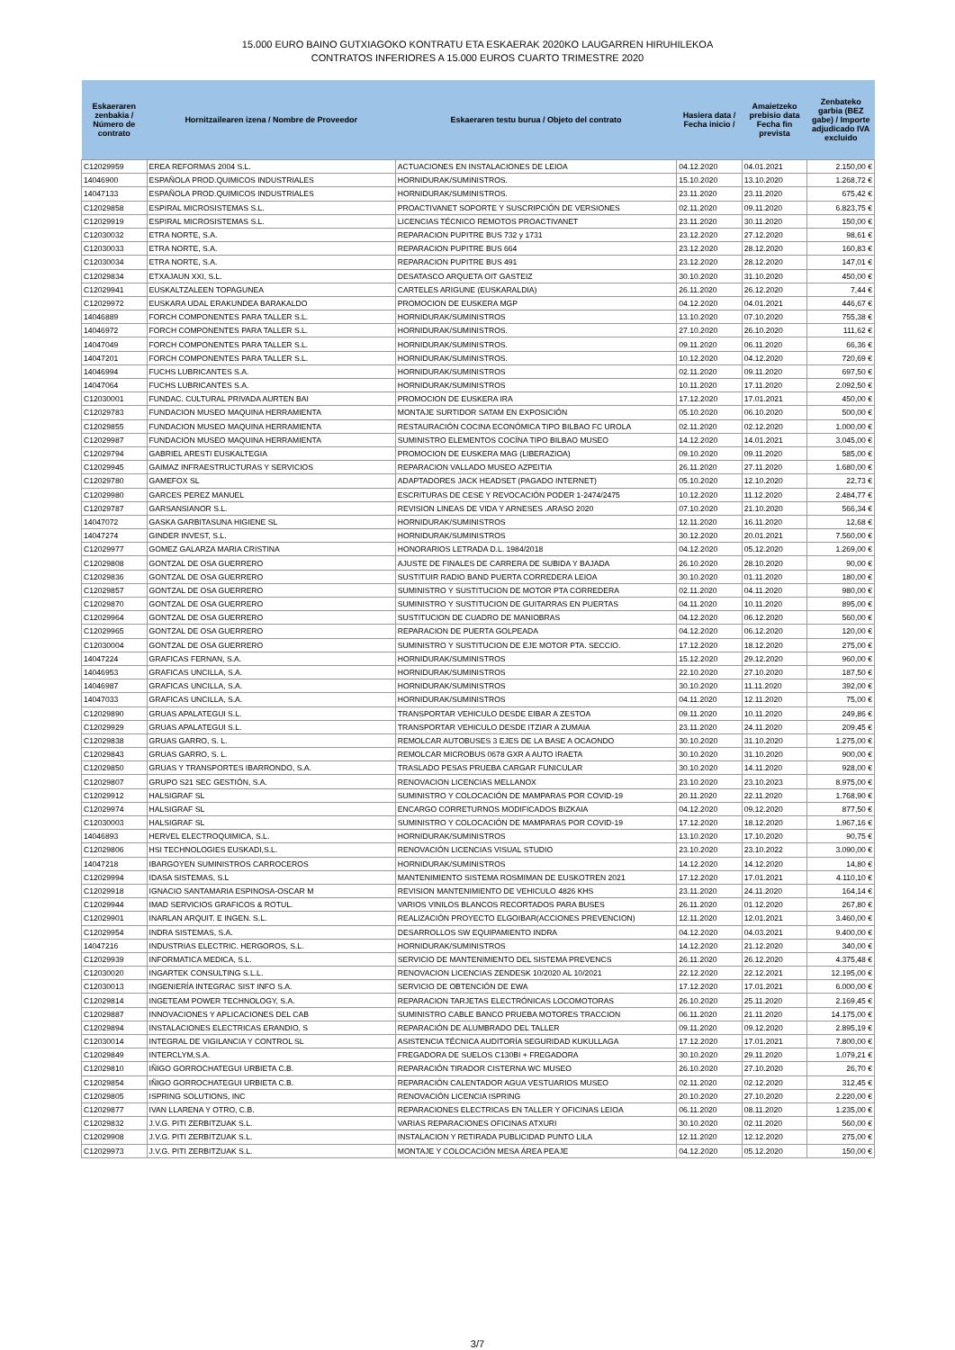15.000 EURO BAINO GUTXIAGOKO KONTRATU ETA ESKAERAK 2020KO LAUGARREN HIRUHILEKOA
CONTRATOS INFERIORES A 15.000 EUROS CUARTO TRIMESTRE 2020
| Eskaeraren zenbakia / Número de contrato | Hornitzailearen izena / Nombre de Proveedor | Eskaeraren testu burua / Objeto del contrato | Hasiera data / Fecha inicio / | Amaietzeko prebisio data Fecha fin prevista | Zenbateko garbia (BEZ gabe) / Importe adjudicado IVA excluido |
| --- | --- | --- | --- | --- | --- |
| C12029959 | EREA REFORMAS 2004 S.L. | ACTUACIONES EN INSTALACIONES DE LEIOA | 04.12.2020 | 04.01.2021 | 2.150,00 € |
| 14046900 | ESPAÑOLA PROD.QUIMICOS INDUSTRIALES | HORNIDURAK/SUMINISTROS. | 15.10.2020 | 13.10.2020 | 1.268,72 € |
| 14047133 | ESPAÑOLA PROD.QUIMICOS INDUSTRIALES | HORNIDURAK/SUMINISTROS. | 23.11.2020 | 23.11.2020 | 675,42 € |
| C12029858 | ESPIRAL MICROSISTEMAS S.L. | PROACTIVANET SOPORTE Y SUSCRIPCIÓN DE VERSIONES | 02.11.2020 | 09.11.2020 | 6.823,75 € |
| C12029919 | ESPIRAL MICROSISTEMAS S.L. | LICENCIAS TÉCNICO REMOTOS PROACTIVANET | 23.11.2020 | 30.11.2020 | 150,00 € |
| C12030032 | ETRA NORTE, S.A. | REPARACION PUPITRE BUS 732 y 1731 | 23.12.2020 | 27.12.2020 | 98,61 € |
| C12030033 | ETRA NORTE, S.A. | REPARACION PUPITRE BUS 664 | 23.12.2020 | 28.12.2020 | 160,83 € |
| C12030034 | ETRA NORTE, S.A. | REPARACION PUPITRE BUS 491 | 23.12.2020 | 28.12.2020 | 147,01 € |
| C12029834 | ETXAJAUN XXI, S.L. | DESATASCO ARQUETA OIT GASTEIZ | 30.10.2020 | 31.10.2020 | 450,00 € |
| C12029941 | EUSKALTZALEEN TOPAGUNEA | CARTELES ARIGUNE (EUSKARALDIA) | 26.11.2020 | 26.12.2020 | 7,44 € |
| C12029972 | EUSKARA UDAL ERAKUNDEA BARAKALDO | PROMOCION DE EUSKERA MGP | 04.12.2020 | 04.01.2021 | 446,67 € |
| 14046889 | FORCH COMPONENTES PARA TALLER S.L. | HORNIDURAK/SUMINISTROS | 13.10.2020 | 07.10.2020 | 755,38 € |
| 14046972 | FORCH COMPONENTES PARA TALLER S.L. | HORNIDURAK/SUMINISTROS. | 27.10.2020 | 26.10.2020 | 111,62 € |
| 14047049 | FORCH COMPONENTES PARA TALLER S.L. | HORNIDURAK/SUMINISTROS. | 09.11.2020 | 06.11.2020 | 66,36 € |
| 14047201 | FORCH COMPONENTES PARA TALLER S.L. | HORNIDURAK/SUMINISTROS. | 10.12.2020 | 04.12.2020 | 720,69 € |
| 14046994 | FUCHS LUBRICANTES S.A. | HORNIDURAK/SUMINISTROS | 02.11.2020 | 09.11.2020 | 697,50 € |
| 14047064 | FUCHS LUBRICANTES S.A. | HORNIDURAK/SUMINISTROS | 10.11.2020 | 17.11.2020 | 2.092,50 € |
| C12030001 | FUNDAC. CULTURAL PRIVADA AURTEN BAI | PROMOCION DE EUSKERA IRA | 17.12.2020 | 17.01.2021 | 450,00 € |
| C12029783 | FUNDACION MUSEO MAQUINA HERRAMIENTA | MONTAJE SURTIDOR SATAM EN EXPOSICIÓN | 05.10.2020 | 06.10.2020 | 500,00 € |
| C12029855 | FUNDACION MUSEO MAQUINA HERRAMIENTA | RESTAURACIÓN COCINA ECONÓMICA TIPO BILBAO FC UROLA | 02.11.2020 | 02.12.2020 | 1.000,00 € |
| C12029987 | FUNDACION MUSEO MAQUINA HERRAMIENTA | SUMINISTRO ELEMENTOS COCÍNA TIPO BILBAO MUSEO | 14.12.2020 | 14.01.2021 | 3.045,00 € |
| C12029794 | GABRIEL ARESTI EUSKALTEGIA | PROMOCION DE EUSKERA MAG (LIBERAZIOA) | 09.10.2020 | 09.11.2020 | 585,00 € |
| C12029945 | GAIMAZ INFRAESTRUCTURAS Y SERVICIOS | REPARACION VALLADO MUSEO AZPEITIA | 26.11.2020 | 27.11.2020 | 1.680,00 € |
| C12029780 | GAMEFOX SL | ADAPTADORES JACK HEADSET (PAGADO INTERNET) | 05.10.2020 | 12.10.2020 | 22,73 € |
| C12029980 | GARCES PEREZ MANUEL | ESCRITURAS DE CESE Y REVOCACIÓN PODER 1-2474/2475 | 10.12.2020 | 11.12.2020 | 2.484,77 € |
| C12029787 | GARSANSIANOR S.L. | REVISION LINEAS DE VIDA Y ARNESES .ARASO 2020 | 07.10.2020 | 21.10.2020 | 566,34 € |
| 14047072 | GASKA GARBITASUNA HIGIENE SL | HORNIDURAK/SUMINISTROS | 12.11.2020 | 16.11.2020 | 12,68 € |
| 14047274 | GINDER INVEST, S.L. | HORNIDURAK/SUMINISTROS | 30.12.2020 | 20.01.2021 | 7.560,00 € |
| C12029977 | GOMEZ GALARZA MARIA CRISTINA | HONORARIOS LETRADA D.L. 1984/2018 | 04.12.2020 | 05.12.2020 | 1.269,00 € |
| C12029808 | GONTZAL DE OSA GUERRERO | AJUSTE DE FINALES DE CARRERA DE SUBIDA Y BAJADA | 26.10.2020 | 28.10.2020 | 90,00 € |
| C12029836 | GONTZAL DE OSA GUERRERO | SUSTITUIR RADIO BAND PUERTA CORREDERA LEIOA | 30.10.2020 | 01.11.2020 | 180,00 € |
| C12029857 | GONTZAL DE OSA GUERRERO | SUMINISTRO Y SUSTITUCION DE MOTOR PTA CORREDERA | 02.11.2020 | 04.11.2020 | 980,00 € |
| C12029870 | GONTZAL DE OSA GUERRERO | SUMINISTRO Y SUSTITUCION DE GUITARRAS EN PUERTAS | 04.11.2020 | 10.11.2020 | 895,00 € |
| C12029964 | GONTZAL DE OSA GUERRERO | SUSTITUCION DE CUADRO DE MANIOBRAS | 04.12.2020 | 06.12.2020 | 560,00 € |
| C12029965 | GONTZAL DE OSA GUERRERO | REPARACION DE PUERTA GOLPEADA | 04.12.2020 | 06.12.2020 | 120,00 € |
| C12030004 | GONTZAL DE OSA GUERRERO | SUMINISTRO Y SUSTITUCION DE EJE MOTOR PTA. SECCIO. | 17.12.2020 | 18.12.2020 | 275,00 € |
| 14047224 | GRAFICAS FERNAN, S.A. | HORNIDURAK/SUMINISTROS | 15.12.2020 | 29.12.2020 | 960,00 € |
| 14046953 | GRAFICAS UNCILLA, S.A. | HORNIDURAK/SUMINISTROS | 22.10.2020 | 27.10.2020 | 187,50 € |
| 14046987 | GRAFICAS UNCILLA, S.A. | HORNIDURAK/SUMINISTROS | 30.10.2020 | 11.11.2020 | 392,00 € |
| 14047033 | GRAFICAS UNCILLA, S.A. | HORNIDURAK/SUMINISTROS | 04.11.2020 | 12.11.2020 | 75,00 € |
| C12029890 | GRUAS APALATEGUI S.L. | TRANSPORTAR VEHICULO DESDE EIBAR A ZESTOA | 09.11.2020 | 10.11.2020 | 249,86 € |
| C12029929 | GRUAS APALATEGUI S.L. | TRANSPORTAR VEHICULO DESDE ITZIAR A ZUMAIA | 23.11.2020 | 24.11.2020 | 209,45 € |
| C12029838 | GRUAS GARRO, S. L. | REMOLCAR AUTOBUSES 3 EJES DE LA BASE A OCAONDO | 30.10.2020 | 31.10.2020 | 1.275,00 € |
| C12029843 | GRUAS GARRO, S. L. | REMOLCAR MICROBUS 0678 GXR A AUTO IRAETA | 30.10.2020 | 31.10.2020 | 900,00 € |
| C12029850 | GRUAS Y TRANSPORTES IBARRONDO, S.A. | TRASLADO PESAS PRUEBA CARGAR FUNICULAR | 30.10.2020 | 14.11.2020 | 928,00 € |
| C12029807 | GRUPO S21 SEC GESTIÓN, S.A. | RENOVACION LICENCIAS MELLANOX | 23.10.2020 | 23.10.2023 | 8.975,00 € |
| C12029912 | HALSIGRAF SL | SUMINISTRO Y COLOCACIÓN DE MAMPARAS POR COVID-19 | 20.11.2020 | 22.11.2020 | 1.768,90 € |
| C12029974 | HALSIGRAF SL | ENCARGO CORRETURNOS MODIFICADOS BIZKAIA | 04.12.2020 | 09.12.2020 | 877,50 € |
| C12030003 | HALSIGRAF SL | SUMINISTRO Y COLOCACIÓN DE MAMPARAS POR COVID-19 | 17.12.2020 | 18.12.2020 | 1.967,16 € |
| 14046893 | HERVEL ELECTROQUIMICA, S.L. | HORNIDURAK/SUMINISTROS | 13.10.2020 | 17.10.2020 | 90,75 € |
| C12029806 | HSI TECHNOLOGIES EUSKADI,S.L. | RENOVACIÓN LICENCIAS VISUAL STUDIO | 23.10.2020 | 23.10.2022 | 3.090,00 € |
| 14047218 | IBARGOYEN SUMINISTROS CARROCEROS | HORNIDURAK/SUMINISTROS | 14.12.2020 | 14.12.2020 | 14,80 € |
| C12029994 | IDASA SISTEMAS, S.L | MANTENIMIENTO SISTEMA ROSMIMAN DE EUSKOTREN 2021 | 17.12.2020 | 17.01.2021 | 4.110,10 € |
| C12029918 | IGNACIO SANTAMARIA ESPINOSA-OSCAR M | REVISION MANTENIMIENTO DE VEHICULO 4826 KHS | 23.11.2020 | 24.11.2020 | 164,14 € |
| C12029944 | IMAD SERVICIOS GRAFICOS & ROTUL. | VARIOS VINILOS BLANCOS RECORTADOS PARA BUSES | 26.11.2020 | 01.12.2020 | 267,80 € |
| C12029901 | INARLAN ARQUIT. E INGEN. S.L. | REALIZACIÓN PROYECTO ELGOIBAR(ACCIONES PREVENCION) | 12.11.2020 | 12.01.2021 | 3.460,00 € |
| C12029954 | INDRA SISTEMAS, S.A. | DESARROLLOS SW EQUIPAMIENTO INDRA | 04.12.2020 | 04.03.2021 | 9.400,00 € |
| 14047216 | INDUSTRIAS ELECTRIC. HERGOROS, S.L. | HORNIDURAK/SUMINISTROS | 14.12.2020 | 21.12.2020 | 340,00 € |
| C12029939 | INFORMATICA MEDICA, S.L. | SERVICIO DE MANTENIMIENTO DEL SISTEMA PREVENCS | 26.11.2020 | 26.12.2020 | 4.375,48 € |
| C12030020 | INGARTEK CONSULTING S.L.L. | RENOVACION LICENCIAS ZENDESK 10/2020 AL 10/2021 | 22.12.2020 | 22.12.2021 | 12.195,00 € |
| C12030013 | INGENIERÍA INTEGRAC SIST INFO S.A. | SERVICIO DE OBTENCIÓN DE EWA | 17.12.2020 | 17.01.2021 | 6.000,00 € |
| C12029814 | INGETEAM POWER TECHNOLOGY, S.A. | REPARACION TARJETAS ELECTRÓNICAS LOCOMOTORAS | 26.10.2020 | 25.11.2020 | 2.169,45 € |
| C12029887 | INNOVACIONES Y APLICACIONES DEL CAB | SUMINISTRO CABLE BANCO PRUEBA MOTORES TRACCION | 06.11.2020 | 21.11.2020 | 14.175,00 € |
| C12029894 | INSTALACIONES ELECTRICAS ERANDIO, S | REPARACIÓN DE ALUMBRADO DEL TALLER | 09.11.2020 | 09.12.2020 | 2.895,19 € |
| C12030014 | INTEGRAL DE VIGILANCIA Y CONTROL SL | ASISTENCIA TÉCNICA AUDITORÍA SEGURIDAD KUKULLAGA | 17.12.2020 | 17.01.2021 | 7.800,00 € |
| C12029849 | INTERCLYM,S.A. | FREGADORA DE SUELOS C130BI + FREGADORA | 30.10.2020 | 29.11.2020 | 1.079,21 € |
| C12029810 | IÑIGO GORROCHATEGUI URBIETA C.B. | REPARACIÓN TIRADOR CISTERNA WC MUSEO | 26.10.2020 | 27.10.2020 | 26,70 € |
| C12029854 | IÑIGO GORROCHATEGUI URBIETA C.B. | REPARACIÓN CALENTADOR AGUA VESTUARIOS MUSEO | 02.11.2020 | 02.12.2020 | 312,45 € |
| C12029805 | ISPRING SOLUTIONS, INC | RENOVACIÓN LICENCIA ISPRING | 20.10.2020 | 27.10.2020 | 2.220,00 € |
| C12029877 | IVAN LLARENA Y OTRO, C.B. | REPARACIONES ELECTRICAS EN TALLER Y OFICINAS LEIOA | 06.11.2020 | 08.11.2020 | 1.235,00 € |
| C12029832 | J.V.G. PITI ZERBITZUAK S.L. | VARIAS REPARACIONES OFICINAS ATXURI | 30.10.2020 | 02.11.2020 | 560,00 € |
| C12029908 | J.V.G. PITI ZERBITZUAK S.L. | INSTALACION Y RETIRADA PUBLICIDAD PUNTO LILA | 12.11.2020 | 12.12.2020 | 275,00 € |
| C12029973 | J.V.G. PITI ZERBITZUAK S.L. | MONTAJE Y COLOCACIÓN MESA ÁREA PEAJE | 04.12.2020 | 05.12.2020 | 150,00 € |
3/7